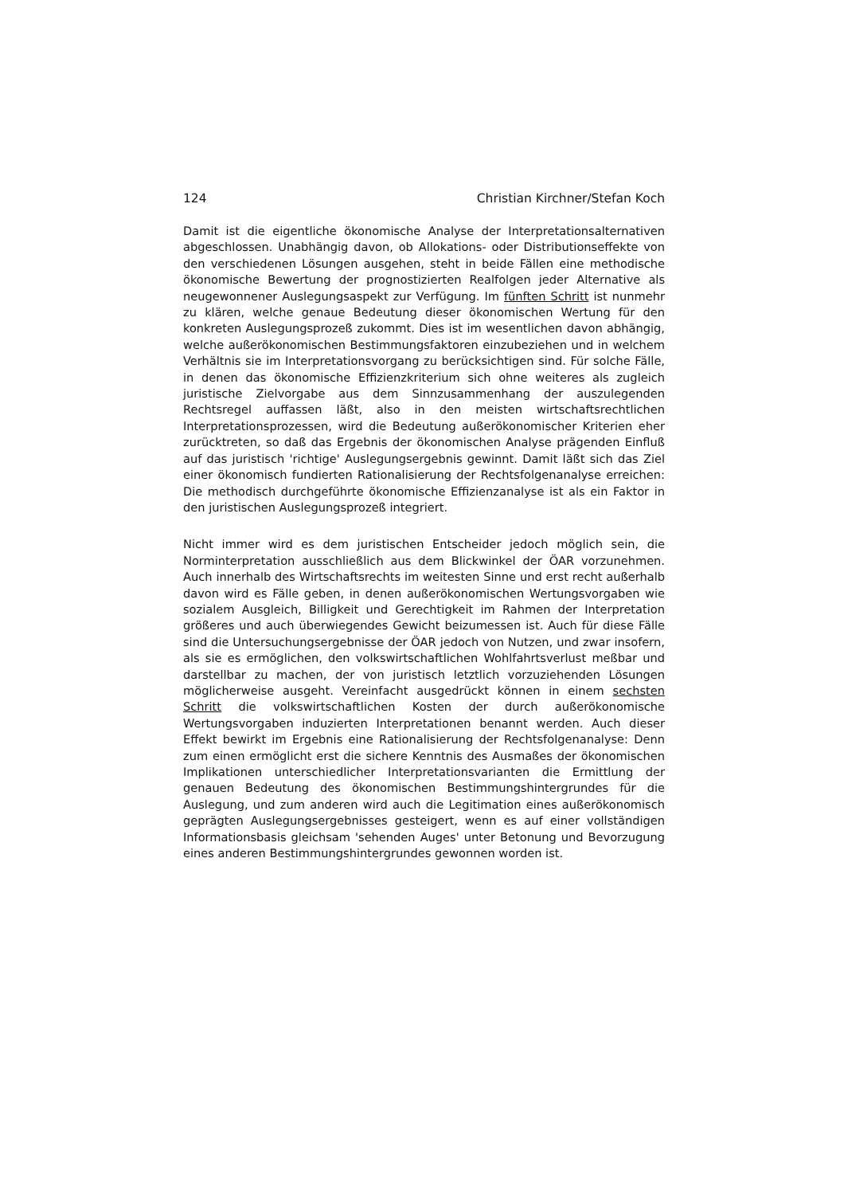124 Christian Kirchner/Stefan Koch
Damit ist die eigentliche ökonomische Analyse der Interpretationsalternativen abgeschlossen. Unabhängig davon, ob Allokations- oder Distributionseffekte von den verschiedenen Lösungen ausgehen, steht in beide Fällen eine methodische ökonomische Bewertung der prognostizierten Realfolgen jeder Alternative als neugewonnener Auslegungsaspekt zur Verfügung. Im fünften Schritt ist nunmehr zu klären, welche genaue Bedeutung dieser ökonomischen Wertung für den konkreten Auslegungsprozeß zukommt. Dies ist im wesentlichen davon abhängig, welche außerökonomischen Bestimmungsfaktoren einzubeziehen und in welchem Verhältnis sie im Interpretationsvorgang zu berücksichtigen sind. Für solche Fälle, in denen das ökonomische Effizienzkriterium sich ohne weiteres als zugleich juristische Zielvorgabe aus dem Sinnzusammenhang der auszulegenden Rechtsregel auffassen läßt, also in den meisten wirtschaftsrechtlichen Interpretationsprozessen, wird die Bedeutung außerökonomischer Kriterien eher zurücktreten, so daß das Ergebnis der ökonomischen Analyse prägenden Einfluß auf das juristisch 'richtige' Auslegungsergebnis gewinnt. Damit läßt sich das Ziel einer ökonomisch fundierten Rationalisierung der Rechtsfolgenanalyse erreichen: Die methodisch durchgeführte ökonomische Effizienzanalyse ist als ein Faktor in den juristischen Auslegungsprozeß integriert.
Nicht immer wird es dem juristischen Entscheider jedoch möglich sein, die Norminterpretation ausschließlich aus dem Blickwinkel der ÖAR vorzunehmen. Auch innerhalb des Wirtschaftsrechts im weitesten Sinne und erst recht außerhalb davon wird es Fälle geben, in denen außerökonomischen Wertungsvorgaben wie sozialem Ausgleich, Billigkeit und Gerechtigkeit im Rahmen der Interpretation größeres und auch überwiegendes Gewicht beizumessen ist. Auch für diese Fälle sind die Untersuchungsergebnisse der ÖAR jedoch von Nutzen, und zwar insofern, als sie es ermöglichen, den volkswirtschaftlichen Wohlfahrtsverlust meßbar und darstellbar zu machen, der von juristisch letztlich vorzuziehenden Lösungen möglicherweise ausgeht. Vereinfacht ausgedrückt können in einem sechsten Schritt die volkswirtschaftlichen Kosten der durch außerökonomische Wertungsvorgaben induzierten Interpretationen benannt werden. Auch dieser Effekt bewirkt im Ergebnis eine Rationalisierung der Rechtsfolgenanalyse: Denn zum einen ermöglicht erst die sichere Kenntnis des Ausmaßes der ökonomischen Implikationen unterschiedlicher Interpretationsvarianten die Ermittlung der genauen Bedeutung des ökonomischen Bestimmungshintergrundes für die Auslegung, und zum anderen wird auch die Legitimation eines außerökonomisch geprägten Auslegungsergebnisses gesteigert, wenn es auf einer vollständigen Informationsbasis gleichsam 'sehenden Auges' unter Betonung und Bevorzugung eines anderen Bestimmungshintergrundes gewonnen worden ist.